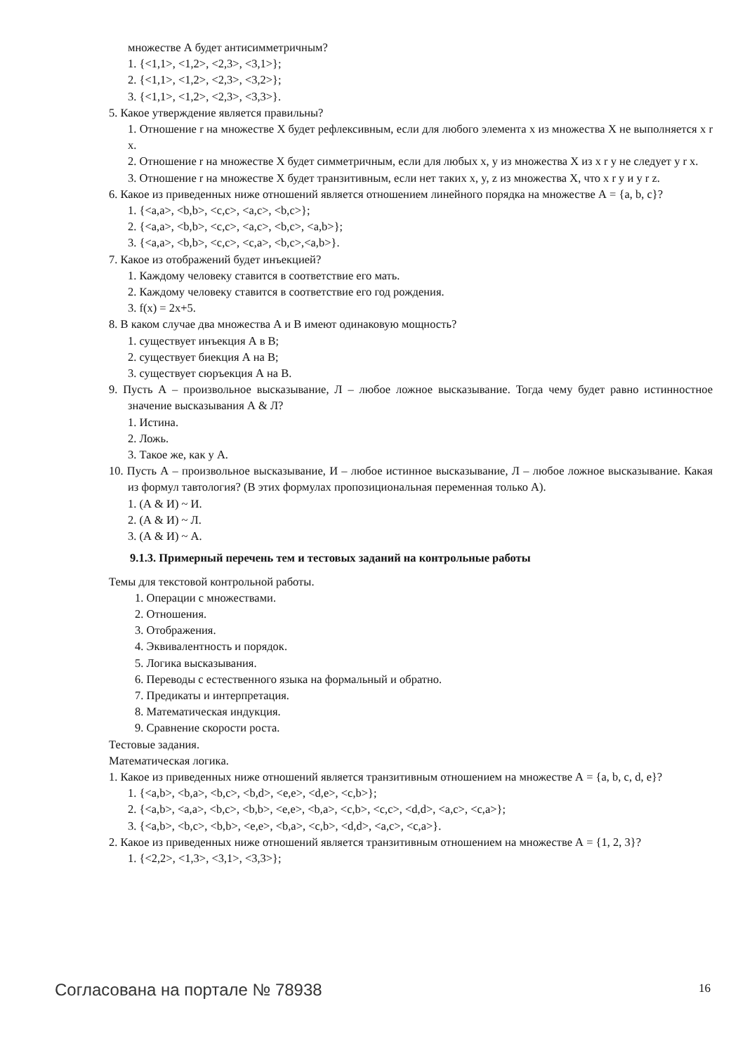множестве А будет антисимметричным?
1. {<1,1>, <1,2>, <2,3>, <3,1>};
2. {<1,1>, <1,2>, <2,3>, <3,2>};
3. {<1,1>, <1,2>, <2,3>, <3,3>}.
5. Какое утверждение является правильны?
1. Отношение r на множестве X будет рефлексивным, если для любого элемента x из множества X не выполняется x r x.
2. Отношение r на множестве X будет симметричным, если для любых x, y из множества X из x r y не следует y r x.
3. Отношение r на множестве X будет транзитивным, если нет таких x, y, z из множества X, что x r y и y r z.
6. Какое из приведенных ниже отношений является отношением линейного порядка на множестве А = {a, b, c}?
1. {<a,a>, <b,b>, <c,c>, <a,c>, <b,c>};
2. {<a,a>, <b,b>, <c,c>, <a,c>, <b,c>, <a,b>};
3. {<a,a>, <b,b>, <c,c>, <c,a>, <b,c>,<a,b>}.
7. Какое из отображений будет инъекцией?
1. Каждому человеку ставится в соответствие его мать.
2. Каждому человеку ставится в соответствие его год рождения.
3. f(x) = 2x+5.
8. В каком случае два множества А и В имеют одинаковую мощность?
1. существует инъекция А в В;
2. существует биекция А на В;
3. существует сюръекция А на В.
9. Пусть А – произвольное высказывание, Л – любое ложное высказывание. Тогда чему будет равно истинностное значение высказывания А & Л?
1. Истина.
2. Ложь.
3. Такое же, как у А.
10. Пусть А – произвольное высказывание, И – любое истинное высказывание, Л – любое ложное высказывание. Какая из формул тавтология? (В этих формулах пропозициональная переменная только А).
1. (А & И) ~ И.
2. (А & И) ~ Л.
3. (А & И) ~ А.
9.1.3. Примерный перечень тем и тестовых заданий на контрольные работы
Темы для текстовой контрольной работы.
1. Операции с множествами.
2. Отношения.
3. Отображения.
4. Эквивалентность и порядок.
5. Логика высказывания.
6. Переводы с естественного языка на формальный и обратно.
7. Предикаты и интерпретация.
8. Математическая индукция.
9. Сравнение скорости роста.
Тестовые задания.
Математическая логика.
1. Какое из приведенных ниже отношений является транзитивным отношением на множестве А = {a, b, c, d, e}?
1. {<a,b>, <b,a>, <b,c>, <b,d>, <e,e>, <d,e>, <c,b>};
2. {<a,b>, <a,a>, <b,c>, <b,b>, <e,e>, <b,a>, <c,b>, <c,c>, <d,d>, <a,c>, <c,a>};
3. {<a,b>, <b,c>, <b,b>, <e,e>, <b,a>, <c,b>, <d,d>, <a,c>, <c,a>}.
2. Какое из приведенных ниже отношений является транзитивным отношением на множестве А = {1, 2, 3}?
1. {<2,2>, <1,3>, <3,1>, <3,3>};
Согласована на портале № 78938 16